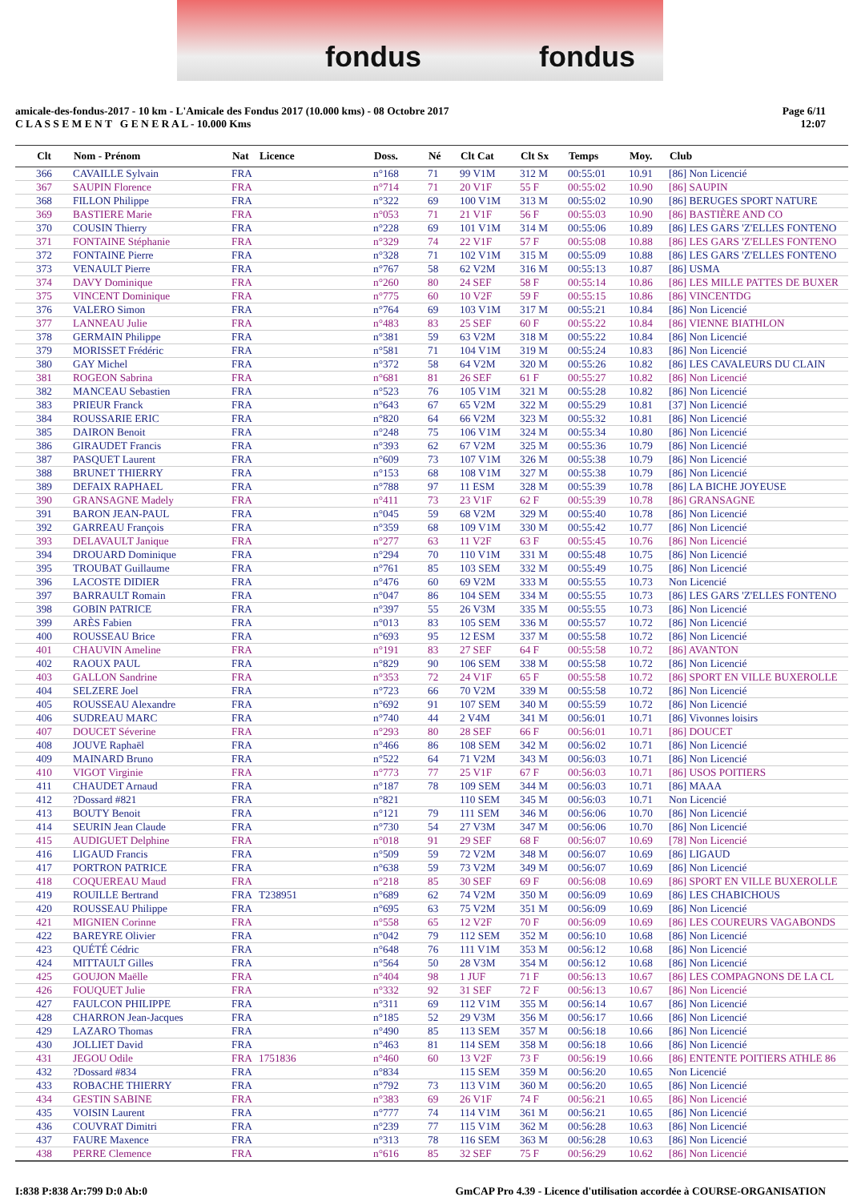fondus fondus
amicale-des-fondus-2017 - 10 km - L'Amicale des Fondus 2017 (10.000 kms) - 08 Octobre 2017
C L A S S E M E N T G E N E R A L - 10.000 Kms
Page 6/11
12:07
| Clt | Nom - Prénom | Nat | Licence | Doss. | Né | Clt Cat | Clt Sx | Temps | Moy. | Club |
| --- | --- | --- | --- | --- | --- | --- | --- | --- | --- | --- |
| 366 | CAVAILLE Sylvain | FRA | | n°168 | 71 | 99 V1M | 312 M | 00:55:01 | 10.91 | [86] Non Licencié |
| 367 | SAUPIN Florence | FRA | | n°714 | 71 | 20 V1F | 55 F | 00:55:02 | 10.90 | [86] SAUPIN |
| 368 | FILLON Philippe | FRA | | n°322 | 69 | 100 V1M | 313 M | 00:55:02 | 10.90 | [86] BERUGES SPORT NATURE |
| 369 | BASTIERE Marie | FRA | | n°053 | 71 | 21 V1F | 56 F | 00:55:03 | 10.90 | [86] BASTIÈRE AND CO |
| 370 | COUSIN Thierry | FRA | | n°228 | 69 | 101 V1M | 314 M | 00:55:06 | 10.89 | [86] LES GARS 'Z'ELLES FONTENO |
| 371 | FONTAINE Stéphanie | FRA | | n°329 | 74 | 22 V1F | 57 F | 00:55:08 | 10.88 | [86] LES GARS 'Z'ELLES FONTENO |
| 372 | FONTAINE Pierre | FRA | | n°328 | 71 | 102 V1M | 315 M | 00:55:09 | 10.88 | [86] LES GARS 'Z'ELLES FONTENO |
| 373 | VENAULT Pierre | FRA | | n°767 | 58 | 62 V2M | 316 M | 00:55:13 | 10.87 | [86] USMA |
| 374 | DAVY Dominique | FRA | | n°260 | 80 | 24 SEF | 58 F | 00:55:14 | 10.86 | [86] LES MILLE PATTES DE BUXER |
| 375 | VINCENT Dominique | FRA | | n°775 | 60 | 10 V2F | 59 F | 00:55:15 | 10.86 | [86] VINCENTDG |
| 376 | VALERO Simon | FRA | | n°764 | 69 | 103 V1M | 317 M | 00:55:21 | 10.84 | [86] Non Licencié |
| 377 | LANNEAU Julie | FRA | | n°483 | 83 | 25 SEF | 60 F | 00:55:22 | 10.84 | [86] VIENNE BIATHLON |
| 378 | GERMAIN Philippe | FRA | | n°381 | 59 | 63 V2M | 318 M | 00:55:22 | 10.84 | [86] Non Licencié |
| 379 | MORISSET Frédéric | FRA | | n°581 | 71 | 104 V1M | 319 M | 00:55:24 | 10.83 | [86] Non Licencié |
| 380 | GAY Michel | FRA | | n°372 | 58 | 64 V2M | 320 M | 00:55:26 | 10.82 | [86] LES CAVALEURS DU CLAIN |
| 381 | ROGEON Sabrina | FRA | | n°681 | 81 | 26 SEF | 61 F | 00:55:27 | 10.82 | [86] Non Licencié |
| 382 | MANCEAU Sebastien | FRA | | n°523 | 76 | 105 V1M | 321 M | 00:55:28 | 10.82 | [86] Non Licencié |
| 383 | PRIEUR Franck | FRA | | n°643 | 67 | 65 V2M | 322 M | 00:55:29 | 10.81 | [37] Non Licencié |
| 384 | ROUSSARIE ERIC | FRA | | n°820 | 64 | 66 V2M | 323 M | 00:55:32 | 10.81 | [86] Non Licencié |
| 385 | DAIRON Benoit | FRA | | n°248 | 75 | 106 V1M | 324 M | 00:55:34 | 10.80 | [86] Non Licencié |
| 386 | GIRAUDET Francis | FRA | | n°393 | 62 | 67 V2M | 325 M | 00:55:36 | 10.79 | [86] Non Licencié |
| 387 | PASQUET Laurent | FRA | | n°609 | 73 | 107 V1M | 326 M | 00:55:38 | 10.79 | [86] Non Licencié |
| 388 | BRUNET THIERRY | FRA | | n°153 | 68 | 108 V1M | 327 M | 00:55:38 | 10.79 | [86] Non Licencié |
| 389 | DEFAIX RAPHAEL | FRA | | n°788 | 97 | 11 ESM | 328 M | 00:55:39 | 10.78 | [86] LA BICHE JOYEUSE |
| 390 | GRANSAGNE Madely | FRA | | n°411 | 73 | 23 V1F | 62 F | 00:55:39 | 10.78 | [86] GRANSAGNE |
| 391 | BARON JEAN-PAUL | FRA | | n°045 | 59 | 68 V2M | 329 M | 00:55:40 | 10.78 | [86] Non Licencié |
| 392 | GARREAU François | FRA | | n°359 | 68 | 109 V1M | 330 M | 00:55:42 | 10.77 | [86] Non Licencié |
| 393 | DELAVAULT Janique | FRA | | n°277 | 63 | 11 V2F | 63 F | 00:55:45 | 10.76 | [86] Non Licencié |
| 394 | DROUARD Dominique | FRA | | n°294 | 70 | 110 V1M | 331 M | 00:55:48 | 10.75 | [86] Non Licencié |
| 395 | TROUBAT Guillaume | FRA | | n°761 | 85 | 103 SEM | 332 M | 00:55:49 | 10.75 | [86] Non Licencié |
| 396 | LACOSTE DIDIER | FRA | | n°476 | 60 | 69 V2M | 333 M | 00:55:55 | 10.73 | Non Licencié |
| 397 | BARRAULT Romain | FRA | | n°047 | 86 | 104 SEM | 334 M | 00:55:55 | 10.73 | [86] LES GARS 'Z'ELLES FONTENO |
| 398 | GOBIN PATRICE | FRA | | n°397 | 55 | 26 V3M | 335 M | 00:55:55 | 10.73 | [86] Non Licencié |
| 399 | ARÈS Fabien | FRA | | n°013 | 83 | 105 SEM | 336 M | 00:55:57 | 10.72 | [86] Non Licencié |
| 400 | ROUSSEAU Brice | FRA | | n°693 | 95 | 12 ESM | 337 M | 00:55:58 | 10.72 | [86] Non Licencié |
| 401 | CHAUVIN Ameline | FRA | | n°191 | 83 | 27 SEF | 64 F | 00:55:58 | 10.72 | [86] AVANTON |
| 402 | RAOUX PAUL | FRA | | n°829 | 90 | 106 SEM | 338 M | 00:55:58 | 10.72 | [86] Non Licencié |
| 403 | GALLON Sandrine | FRA | | n°353 | 72 | 24 V1F | 65 F | 00:55:58 | 10.72 | [86] SPORT EN VILLE BUXEROLLE |
| 404 | SELZERE Joel | FRA | | n°723 | 66 | 70 V2M | 339 M | 00:55:58 | 10.72 | [86] Non Licencié |
| 405 | ROUSSEAU Alexandre | FRA | | n°692 | 91 | 107 SEM | 340 M | 00:55:59 | 10.72 | [86] Non Licencié |
| 406 | SUDREAU MARC | FRA | | n°740 | 44 | 2 V4M | 341 M | 00:56:01 | 10.71 | [86] Vivonnes loisirs |
| 407 | DOUCET Séverine | FRA | | n°293 | 80 | 28 SEF | 66 F | 00:56:01 | 10.71 | [86] DOUCET |
| 408 | JOUVE Raphaël | FRA | | n°466 | 86 | 108 SEM | 342 M | 00:56:02 | 10.71 | [86] Non Licencié |
| 409 | MAINARD Bruno | FRA | | n°522 | 64 | 71 V2M | 343 M | 00:56:03 | 10.71 | [86] Non Licencié |
| 410 | VIGOT Virginie | FRA | | n°773 | 77 | 25 V1F | 67 F | 00:56:03 | 10.71 | [86] USOS POITIERS |
| 411 | CHAUDET Arnaud | FRA | | n°187 | 78 | 109 SEM | 344 M | 00:56:03 | 10.71 | [86] MAAA |
| 412 | ?Dossard #821 | FRA | | n°821 | | 110 SEM | 345 M | 00:56:03 | 10.71 | Non Licencié |
| 413 | BOUTY Benoit | FRA | | n°121 | 79 | 111 SEM | 346 M | 00:56:06 | 10.70 | [86] Non Licencié |
| 414 | SEURIN Jean Claude | FRA | | n°730 | 54 | 27 V3M | 347 M | 00:56:06 | 10.70 | [86] Non Licencié |
| 415 | AUDIGUET Delphine | FRA | | n°018 | 91 | 29 SEF | 68 F | 00:56:07 | 10.69 | [78] Non Licencié |
| 416 | LIGAUD Francis | FRA | | n°509 | 59 | 72 V2M | 348 M | 00:56:07 | 10.69 | [86] LIGAUD |
| 417 | PORTRON PATRICE | FRA | | n°638 | 59 | 73 V2M | 349 M | 00:56:07 | 10.69 | [86] Non Licencié |
| 418 | COQUEREAU Maud | FRA | | n°218 | 85 | 30 SEF | 69 F | 00:56:08 | 10.69 | [86] SPORT EN VILLE BUXEROLLE |
| 419 | ROUILLE Bertrand | FRA | T238951 | n°689 | 62 | 74 V2M | 350 M | 00:56:09 | 10.69 | [86] LES CHABICHOUS |
| 420 | ROUSSEAU Philippe | FRA | | n°695 | 63 | 75 V2M | 351 M | 00:56:09 | 10.69 | [86] Non Licencié |
| 421 | MIGNIEN Corinne | FRA | | n°558 | 65 | 12 V2F | 70 F | 00:56:09 | 10.69 | [86] LES COUREURS VAGABONDS |
| 422 | BAREYRE Olivier | FRA | | n°042 | 79 | 112 SEM | 352 M | 00:56:10 | 10.68 | [86] Non Licencié |
| 423 | QUÉTÉ Cédric | FRA | | n°648 | 76 | 111 V1M | 353 M | 00:56:12 | 10.68 | [86] Non Licencié |
| 424 | MITTAULT Gilles | FRA | | n°564 | 50 | 28 V3M | 354 M | 00:56:12 | 10.68 | [86] Non Licencié |
| 425 | GOUJON Maëlle | FRA | | n°404 | 98 | 1 JUF | 71 F | 00:56:13 | 10.67 | [86] LES COMPAGNONS DE LA CL |
| 426 | FOUQUET Julie | FRA | | n°332 | 92 | 31 SEF | 72 F | 00:56:13 | 10.67 | [86] Non Licencié |
| 427 | FAULCON PHILIPPE | FRA | | n°311 | 69 | 112 V1M | 355 M | 00:56:14 | 10.67 | [86] Non Licencié |
| 428 | CHARRON Jean-Jacques | FRA | | n°185 | 52 | 29 V3M | 356 M | 00:56:17 | 10.66 | [86] Non Licencié |
| 429 | LAZARO Thomas | FRA | | n°490 | 85 | 113 SEM | 357 M | 00:56:18 | 10.66 | [86] Non Licencié |
| 430 | JOLLIET David | FRA | | n°463 | 81 | 114 SEM | 358 M | 00:56:18 | 10.66 | [86] Non Licencié |
| 431 | JEGOU Odile | FRA | 1751836 | n°460 | 60 | 13 V2F | 73 F | 00:56:19 | 10.66 | [86] ENTENTE POITIERS ATHLE 86 |
| 432 | ?Dossard #834 | FRA | | n°834 | | 115 SEM | 359 M | 00:56:20 | 10.65 | Non Licencié |
| 433 | ROBACHE THIERRY | FRA | | n°792 | 73 | 113 V1M | 360 M | 00:56:20 | 10.65 | [86] Non Licencié |
| 434 | GESTIN SABINE | FRA | | n°383 | 69 | 26 V1F | 74 F | 00:56:21 | 10.65 | [86] Non Licencié |
| 435 | VOISIN Laurent | FRA | | n°777 | 74 | 114 V1M | 361 M | 00:56:21 | 10.65 | [86] Non Licencié |
| 436 | COUVRAT Dimitri | FRA | | n°239 | 77 | 115 V1M | 362 M | 00:56:28 | 10.63 | [86] Non Licencié |
| 437 | FAURE Maxence | FRA | | n°313 | 78 | 116 SEM | 363 M | 00:56:28 | 10.63 | [86] Non Licencié |
| 438 | PERRE Clemence | FRA | | n°616 | 85 | 32 SEF | 75 F | 00:56:29 | 10.62 | [86] Non Licencié |
I:838 P:838 Ar:799 D:0 Ab:0
GmCAP Pro 4.39 - Licence d'utilisation accordée à COURSE-ORGANISATION